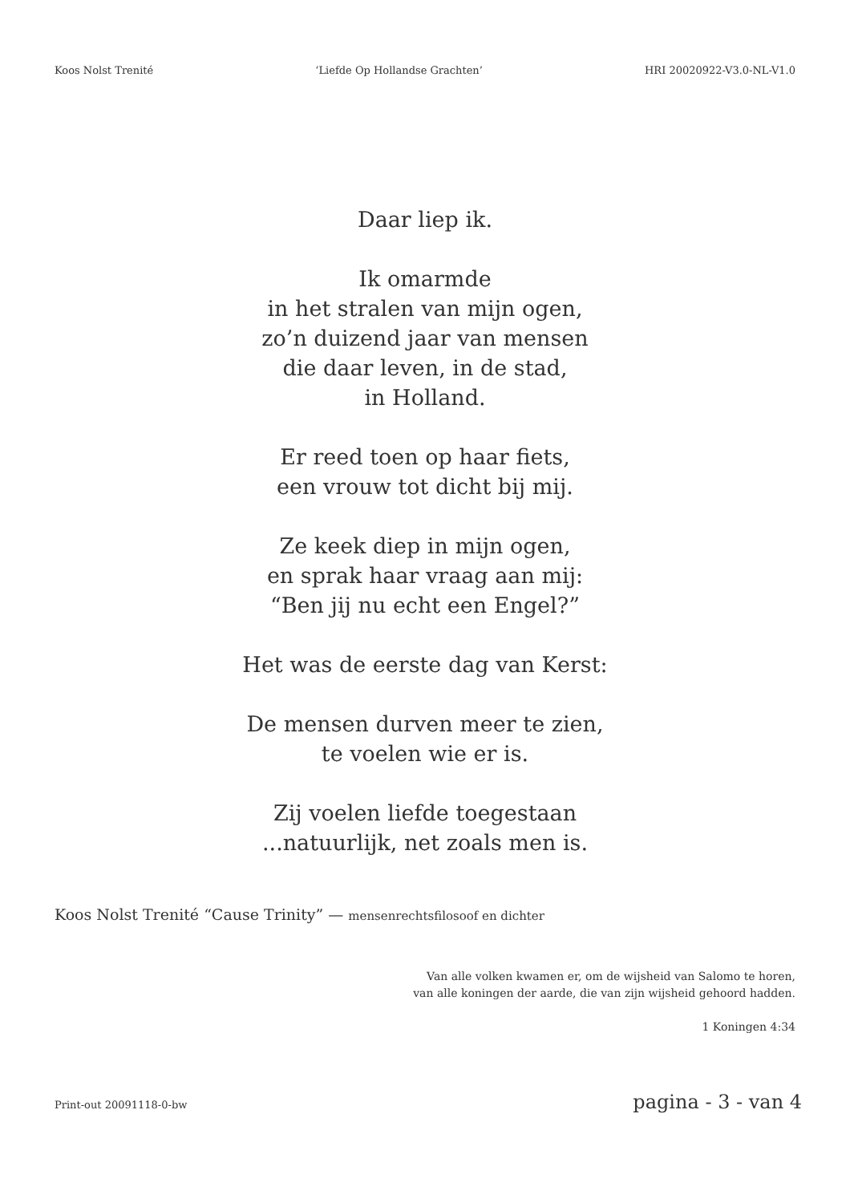Koos Nolst Trenité ‘Liefde Op Hollandse Grachten’ HRI 20020922-V3.0-NL-V1.0
Daar liep ik.
Ik omarmde
in het stralen van mijn ogen,
zo’n duizend jaar van mensen
die daar leven, in de stad,
in Holland.
Er reed toen op haar fiets,
een vrouw tot dicht bij mij.
Ze keek diep in mijn ogen,
en sprak haar vraag aan mij:
“Ben jij nu echt een Engel?”
Het was de eerste dag van Kerst:
De mensen durven meer te zien,
te voelen wie er is.
Zij voelen liefde toegestaan
...natuurlijk, net zoals men is.
Koos Nolst Trenité “Cause Trinity” — mensenrechtsfilosoof en dichter
Van alle volken kwamen er, om de wijsheid van Salomo te horen,
van alle koningen der aarde, die van zijn wijsheid gehoord hadden.
1 Koningen 4:34
Print-out 20091118-0-bw pagina - 3 - van 4